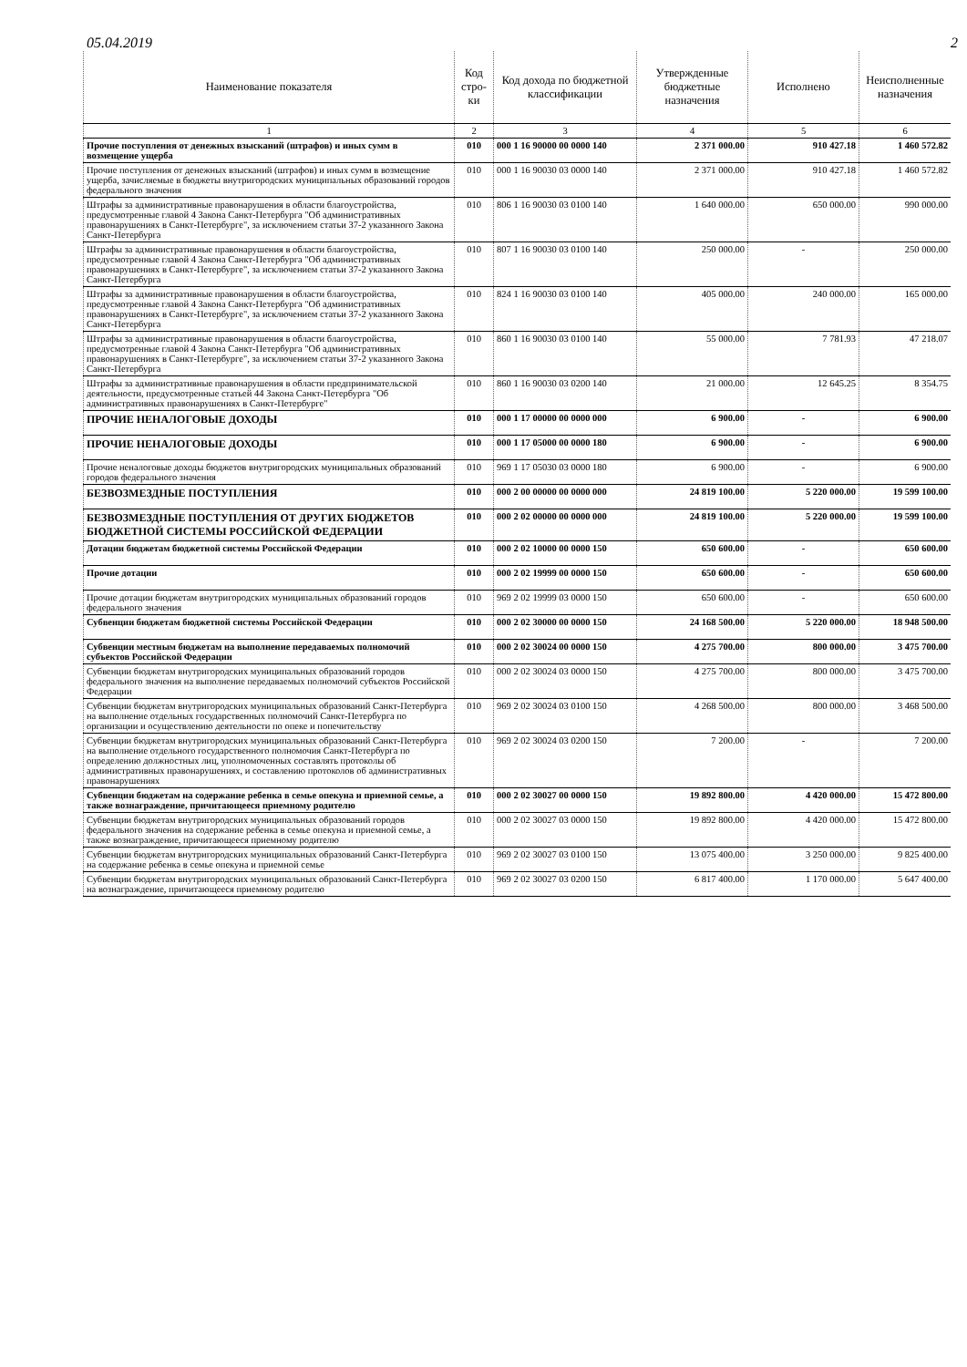05.04.2019 2
| Наименование показателя | Код стро-ки | Код дохода по бюджетной классификации | Утвержденные бюджетные назначения | Исполнено | Неисполненные назначения |
| --- | --- | --- | --- | --- | --- |
| 1 | 2 | 3 | 4 | 5 | 6 |
| Прочие поступления от денежных взысканий (штрафов) и иных сумм в возмещение ущерба | 010 | 000 1 16 90000 00 0000 140 | 2 371 000.00 | 910 427.18 | 1 460 572.82 |
| Прочие поступления от денежных взысканий (штрафов) и иных сумм в возмещение ущерба, зачисляемые в бюджеты внутригородских муниципальных образований городов федерального значения | 010 | 000 1 16 90030 03 0000 140 | 2 371 000.00 | 910 427.18 | 1 460 572.82 |
| Штрафы за административные правонарушения в области благоустройства, предусмотренные главой 4 Закона Санкт-Петербурга "Об административных правонарушениях в Санкт-Петербурге", за исключением статьи 37-2 указанного Закона Санкт-Петербурга | 010 | 806 1 16 90030 03 0100 140 | 1 640 000.00 | 650 000.00 | 990 000.00 |
| Штрафы за административные правонарушения в области благоустройства, предусмотренные главой 4 Закона Санкт-Петербурга "Об административных правонарушениях в Санкт-Петербурге", за исключением статьи 37-2 указанного Закона Санкт-Петербурга | 010 | 807 1 16 90030 03 0100 140 | 250 000.00 | - | 250 000.00 |
| Штрафы за административные правонарушения в области благоустройства, предусмотренные главой 4 Закона Санкт-Петербурга "Об административных правонарушениях в Санкт-Петербурге", за исключением статьи 37-2 указанного Закона Санкт-Петербурга | 010 | 824 1 16 90030 03 0100 140 | 405 000.00 | 240 000.00 | 165 000.00 |
| Штрафы за административные правонарушения в области благоустройства, предусмотренные главой 4 Закона Санкт-Петербурга "Об административных правонарушениях в Санкт-Петербурге", за исключением статьи 37-2 указанного Закона Санкт-Петербурга | 010 | 860 1 16 90030 03 0100 140 | 55 000.00 | 7 781.93 | 47 218.07 |
| Штрафы за административные правонарушения в области предпринимательской деятельности, предусмотренные статьей 44 Закона Санкт-Петербурга "Об административных правонарушениях в Санкт-Петербурге" | 010 | 860 1 16 90030 03 0200 140 | 21 000.00 | 12 645.25 | 8 354.75 |
| ПРОЧИЕ НЕНАЛОГОВЫЕ ДОХОДЫ | 010 | 000 1 17 00000 00 0000 000 | 6 900.00 | - | 6 900.00 |
| ПРОЧИЕ НЕНАЛОГОВЫЕ ДОХОДЫ | 010 | 000 1 17 05000 00 0000 180 | 6 900.00 | - | 6 900.00 |
| Прочие неналоговые доходы бюджетов внутригородских муниципальных образований городов федерального значения | 010 | 969 1 17 05030 03 0000 180 | 6 900.00 | - | 6 900.00 |
| БЕЗВОЗМЕЗДНЫЕ ПОСТУПЛЕНИЯ | 010 | 000 2 00 00000 00 0000 000 | 24 819 100.00 | 5 220 000.00 | 19 599 100.00 |
| БЕЗВОЗМЕЗДНЫЕ ПОСТУПЛЕНИЯ ОТ ДРУГИХ БЮДЖЕТОВ БЮДЖЕТНОЙ СИСТЕМЫ РОССИЙСКОЙ ФЕДЕРАЦИИ | 010 | 000 2 02 00000 00 0000 000 | 24 819 100.00 | 5 220 000.00 | 19 599 100.00 |
| Дотации бюджетам бюджетной системы Российской Федерации | 010 | 000 2 02 10000 00 0000 150 | 650 600.00 | - | 650 600.00 |
| Прочие дотации | 010 | 000 2 02 19999 00 0000 150 | 650 600.00 | - | 650 600.00 |
| Прочие дотации бюджетам внутригородских муниципальных образований городов федерального значения | 010 | 969 2 02 19999 03 0000 150 | 650 600.00 | - | 650 600.00 |
| Субвенции бюджетам бюджетной системы Российской Федерации | 010 | 000 2 02 30000 00 0000 150 | 24 168 500.00 | 5 220 000.00 | 18 948 500.00 |
| Субвенции местным бюджетам на выполнение передаваемых полномочий субъектов Российской Федерации | 010 | 000 2 02 30024 00 0000 150 | 4 275 700.00 | 800 000.00 | 3 475 700.00 |
| Субвенции бюджетам внутригородских муниципальных образований городов федерального значения на выполнение передаваемых полномочий субъектов Российской Федерации | 010 | 000 2 02 30024 03 0000 150 | 4 275 700.00 | 800 000.00 | 3 475 700.00 |
| Субвенции бюджетам внутригородских муниципальных образований Санкт-Петербурга на выполнение отдельных государственных полномочий Санкт-Петербурга по организации и осуществлению деятельности по опеке и попечительству | 010 | 969 2 02 30024 03 0100 150 | 4 268 500.00 | 800 000.00 | 3 468 500.00 |
| Субвенции бюджетам внутригородских муниципальных образований Санкт-Петербурга на выполнение отдельного государственного полномочия Санкт-Петербурга по определению должностных лиц, уполномоченных составлять протоколы об административных правонарушениях, и составлению протоколов об административных правонарушениях | 010 | 969 2 02 30024 03 0200 150 | 7 200.00 | - | 7 200.00 |
| Субвенции бюджетам на содержание ребенка в семье опекуна и приемной семье, а также вознаграждение, причитающееся приемному родителю | 010 | 000 2 02 30027 00 0000 150 | 19 892 800.00 | 4 420 000.00 | 15 472 800.00 |
| Субвенции бюджетам внутригородских муниципальных образований городов федерального значения на содержание ребенка в семье опекуна и приемной семье, а также вознаграждение, причитающееся приемному родителю | 010 | 000 2 02 30027 03 0000 150 | 19 892 800.00 | 4 420 000.00 | 15 472 800.00 |
| Субвенции бюджетам внутригородских муниципальных образований Санкт-Петербурга на содержание ребенка в семье опекуна и приемной семье | 010 | 969 2 02 30027 03 0100 150 | 13 075 400.00 | 3 250 000.00 | 9 825 400.00 |
| Субвенции бюджетам внутригородских муниципальных образований Санкт-Петербурга на вознаграждение, причитающееся приемному родителю | 010 | 969 2 02 30027 03 0200 150 | 6 817 400.00 | 1 170 000.00 | 5 647 400.00 |